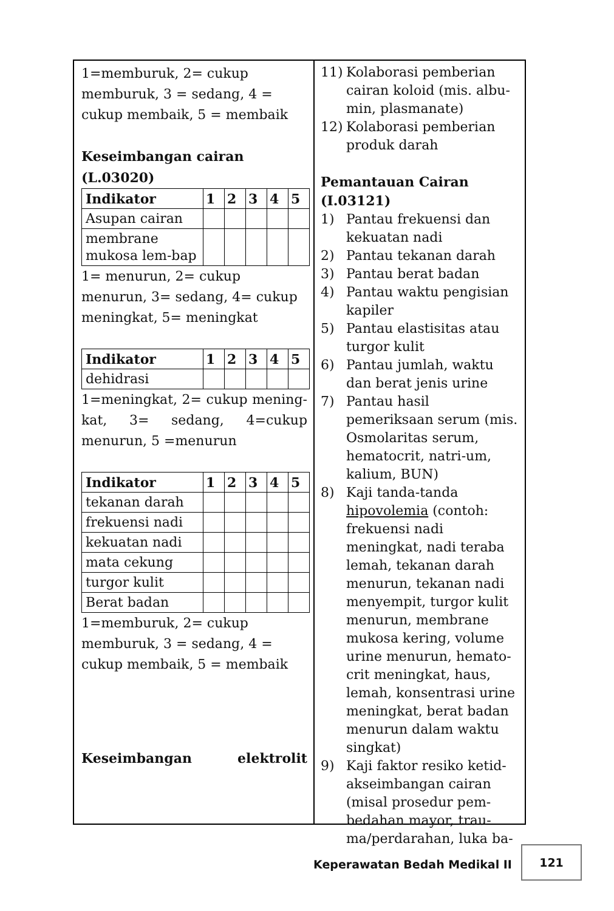1=memburuk, 2= cukup memburuk, 3 = sedang, 4 = cukup membaik, 5 = membaik
Keseimbangan cairan (L.03020)
| Indikator | 1 | 2 | 3 | 4 | 5 |
| --- | --- | --- | --- | --- | --- |
| Asupan cairan | | | | | |
| membrane mukosa lem-bap | | | | | |
1= menurun, 2= cukup menurun, 3= sedang, 4= cukup meningkat, 5= meningkat
| Indikator | 1 | 2 | 3 | 4 | 5 |
| --- | --- | --- | --- | --- | --- |
| dehidrasi | | | | | |
1=meningkat, 2= cukup mening-kat, 3= sedang, 4=cukup menurun, 5 =menurun
| Indikator | 1 | 2 | 3 | 4 | 5 |
| --- | --- | --- | --- | --- | --- |
| tekanan darah | | | | | |
| frekuensi nadi | | | | | |
| kekuatan nadi | | | | | |
| mata cekung | | | | | |
| turgor kulit | | | | | |
| Berat badan | | | | | |
1=memburuk, 2= cukup memburuk, 3 = sedang, 4 = cukup membaik, 5 = membaik
Keseimbangan elektrolit
11) Kolaborasi pemberian cairan koloid (mis. albu-min, plasmanate)
12) Kolaborasi pemberian produk darah
Pemantauan Cairan (I.03121)
1) Pantau frekuensi dan kekuatan nadi
2) Pantau tekanan darah
3) Pantau berat badan
4) Pantau waktu pengisian kapiler
5) Pantau elastisitas atau turgor kulit
6) Pantau jumlah, waktu dan berat jenis urine
7) Pantau hasil pemeriksaan serum (mis. Osmolaritas serum, hematocrit, natri-um, kalium, BUN)
8) Kaji tanda-tanda hipovolemia (contoh: frekuensi nadi meningkat, nadi teraba lemah, tekanan darah menurun, tekanan nadi menyempit, turgor kulit menurun, membrane mukosa kering, volume urine menurun, hemato-crit meningkat, haus, lemah, konsentrasi urine meningkat, berat badan menurun dalam waktu singkat)
9) Kaji faktor resiko ketid-akseimbangan cairan (misal prosedur pem-bedahan mayor, trau-ma/perdarahan, luka ba-
Keperawatan Bedah Medikal II
121